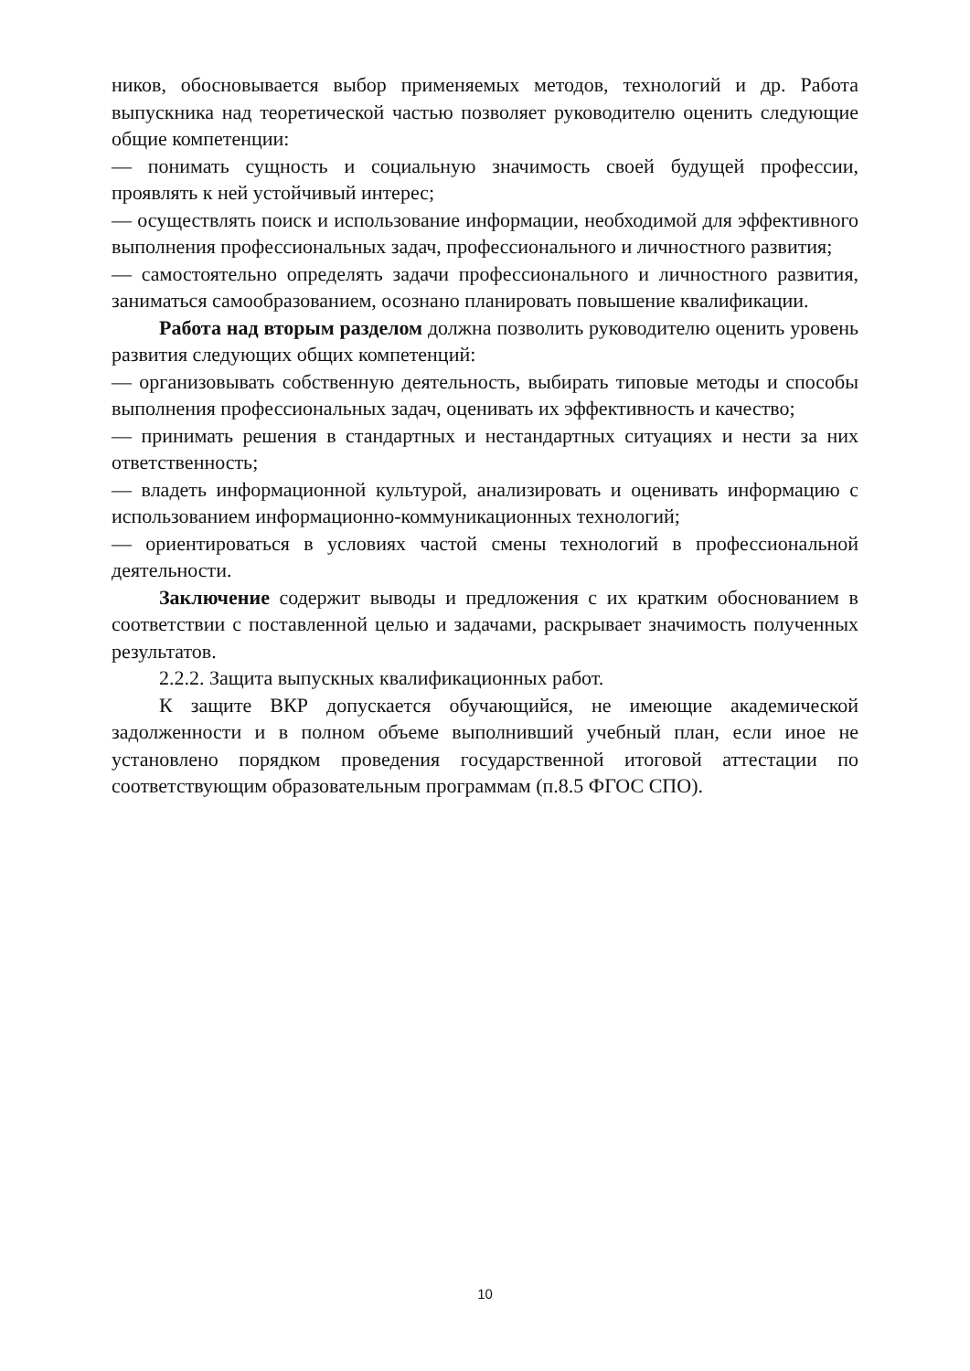ников, обосновывается выбор применяемых методов, технологий и др. Работа выпускника над теоретической частью позволяет руководителю оценить следующие общие компетенции:
— понимать сущность и социальную значимость своей будущей профессии, проявлять к ней устойчивый интерес;
— осуществлять поиск и использование информации, необходимой для эффективного выполнения профессиональных задач, профессионального и личностного развития;
— самостоятельно определять задачи профессионального и личностного развития, заниматься самообразованием, осознано планировать повышение квалификации.
Работа над вторым разделом должна позволить руководителю оценить уровень развития следующих общих компетенций:
— организовывать собственную деятельность, выбирать типовые методы и способы выполнения профессиональных задач, оценивать их эффективность и качество;
— принимать решения в стандартных и нестандартных ситуациях и нести за них ответственность;
— владеть информационной культурой, анализировать и оценивать информацию с использованием информационно-коммуникационных технологий;
— ориентироваться в условиях частой смены технологий в профессиональной деятельности.
Заключение содержит выводы и предложения с их кратким обоснованием в соответствии с поставленной целью и задачами, раскрывает значимость полученных результатов.
2.2.2. Защита выпускных квалификационных работ.
К защите ВКР допускается обучающийся, не имеющие академической задолженности и в полном объеме выполнивший учебный план, если иное не установлено порядком проведения государственной итоговой аттестации по соответствующим образовательным программам (п.8.5 ФГОС СПО).
10